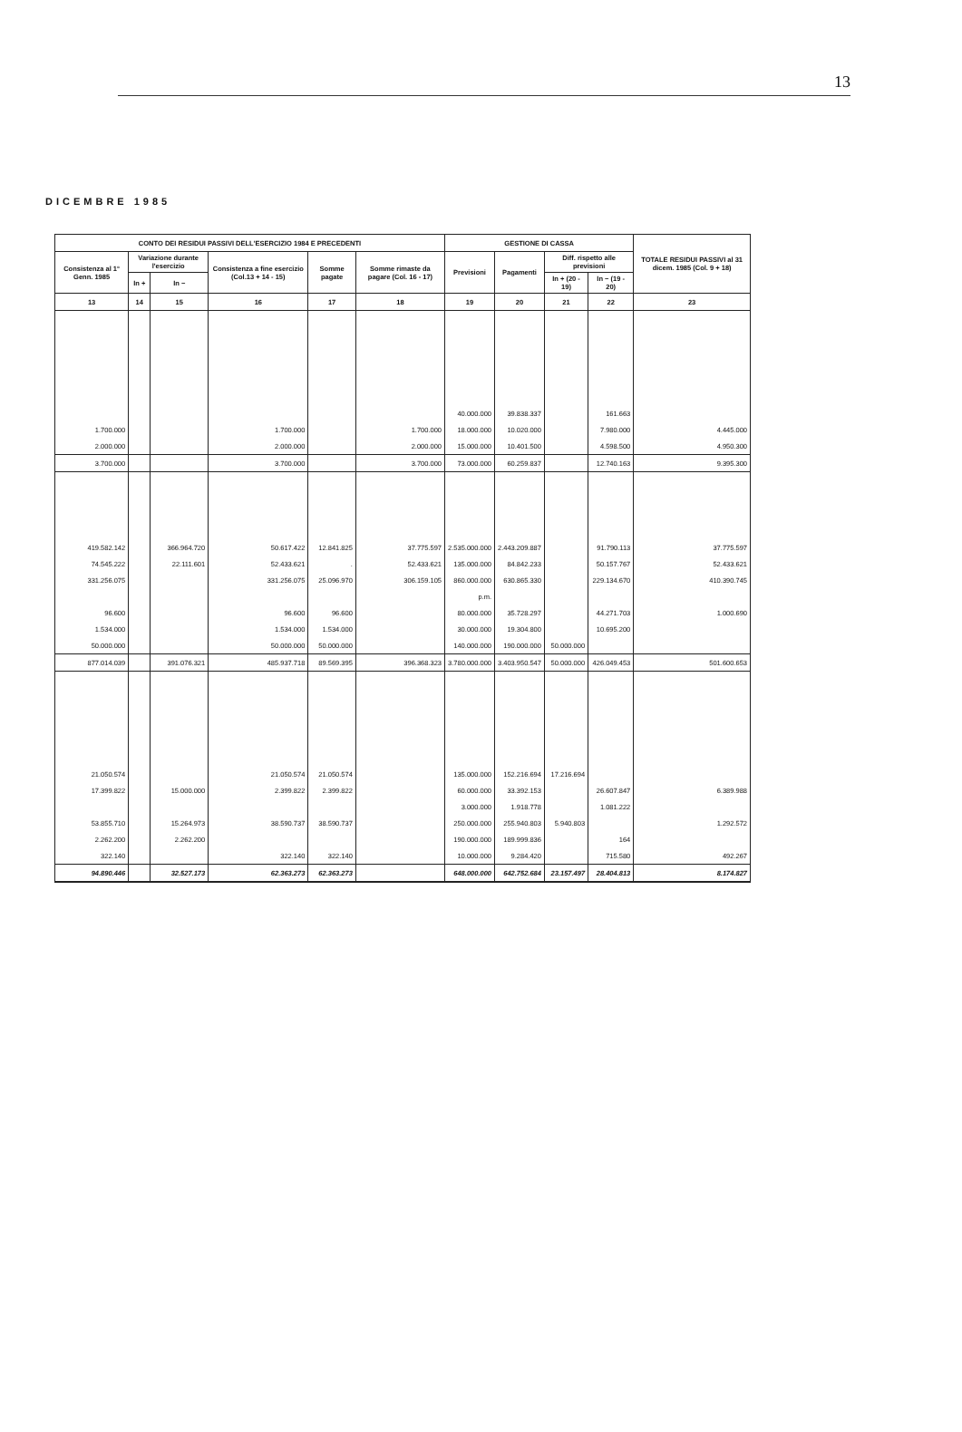13
DICEMBRE 1985
| CONTO DEI RESIDUI PASSIVI DELL'ESERCIZIO 1984 E PRECEDENTI | | | | | | GESTIONE DI CASSA | | | | TOTALE RESIDUI PASSIVI al 31 dicem. 1985 (Col. 9 + 18) |
| --- | --- | --- | --- | --- | --- | --- | --- | --- | --- | --- |
| Consistenza al 1° Genn. 1985 | Variazione durante l'esercizio | | Consistenza a fine esercizio (Col.13 + 14 - 15) | Somme pagate | Somme rimaste da pagare (Col. 16 - 17) | Previsioni | Pagamenti | Diff. rispetto alle previsioni | | |
| | In + | In − | | | | | | In + (20 - 19) | In − (19 - 20) | |
| 13 | 14 | 15 | 16 | 17 | 18 | 19 | 20 | 21 | 22 | 23 |
| | | | | | | 40.000.000 | 39.838.337 | | 161.663 | |
| 1.700.000 | | | 1.700.000 | | 1.700.000 | 18.000.000 | 10.020.000 | | 7.980.000 | 4.445.000 |
| 2.000.000 | | | 2.000.000 | | 2.000.000 | 15.000.000 | 10.401.500 | | 4.598.500 | 4.950.300 |
| 3.700.000 | | | 3.700.000 | | 3.700.000 | 73.000.000 | 60.259.837 | | 12.740.163 | 9.395.300 |
| 419.582.142 | | 366.964.720 | 50.617.422 | 12.841.825 | 37.775.597 | 2.535.000.000 | 2.443.209.887 | | 91.790.113 | 37.775.597 |
| 74.545.222 | | 22.111.601 | 52.433.621 | . | 52.433.621 | 135.000.000 | 84.842.233 | | 50.157.767 | 52.433.621 |
| 331.256.075 | | | 331.256.075 | 25.096.970 | 306.159.105 | 860.000.000 | 630.865.330 | | 229.134.670 | 410.390.745 |
| | | | | | | p.m. | | | | |
| 96.600 | | | 96.600 | 96.600 | | 80.000.000 | 35.728.297 | | 44.271.703 | 1.000.690 |
| 1.534.000 | | | 1.534.000 | 1.534.000 | | 30.000.000 | 19.304.800 | | 10.695.200 | |
| 50.000.000 | | | 50.000.000 | 50.000.000 | | 140.000.000 | 190.000.000 | 50.000.000 | | |
| 877.014.039 | | 391.076.321 | 485.937.718 | 89.569.395 | 396.368.323 | 3.780.000.000 | 3.403.950.547 | 50.000.000 | 426.049.453 | 501.600.653 |
| 21.050.574 | | | 21.050.574 | 21.050.574 | | 135.000.000 | 152.216.694 | 17.216.694 | | |
| 17.399.822 | | 15.000.000 | 2.399.822 | 2.399.822 | | 60.000.000 | 33.392.153 | | 26.607.847 | 6.389.988 |
| | | | | | | 3.000.000 | 1.918.778 | | 1.081.222 | |
| 53.855.710 | | 15.264.973 | 38.590.737 | 38.590.737 | | 250.000.000 | 255.940.803 | 5.940.803 | | 1.292.572 |
| 2.262.200 | | 2.262.200 | | | | 190.000.000 | 189.999.836 | | 164 | |
| 322.140 | | | 322.140 | 322.140 | | 10.000.000 | 9.284.420 | | 715.580 | 492.267 |
| 94.890.446 | | 32.527.173 | 62.363.273 | 62.363.273 | | 648.000.000 | 642.752.684 | 23.157.497 | 28.404.813 | 8.174.827 |